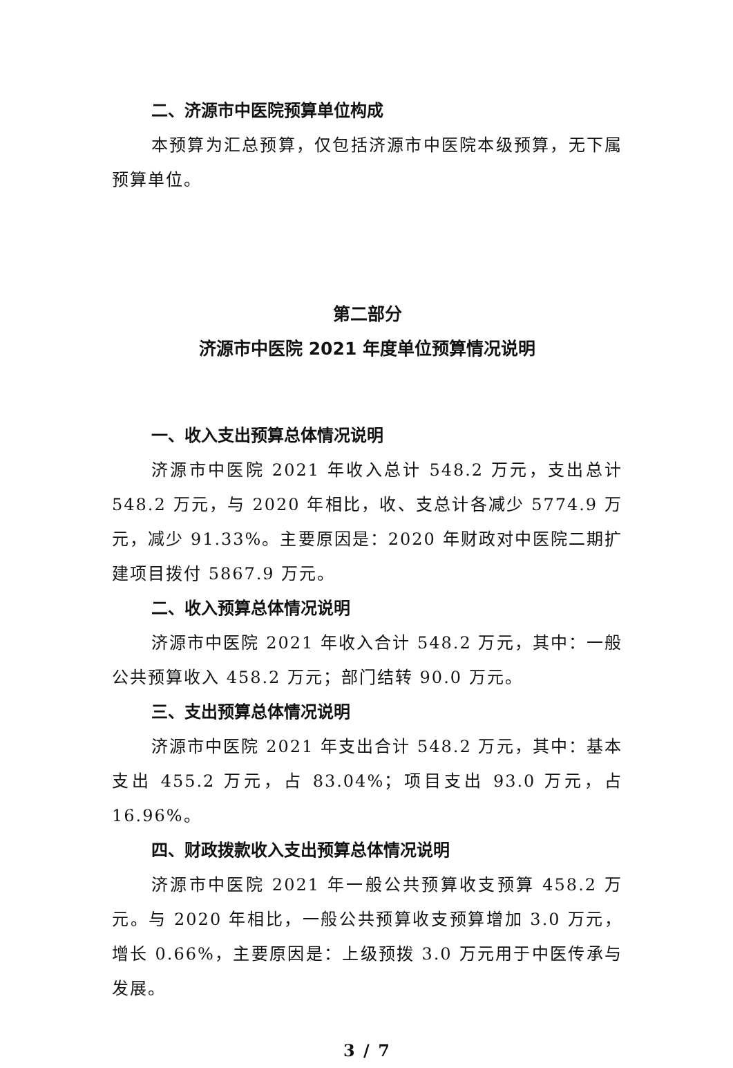二、济源市中医院预算单位构成
本预算为汇总预算，仅包括济源市中医院本级预算，无下属预算单位。
第二部分
济源市中医院 2021 年度单位预算情况说明
一、收入支出预算总体情况说明
济源市中医院 2021 年收入总计 548.2 万元，支出总计 548.2 万元，与 2020 年相比，收、支总计各减少 5774.9 万元，减少 91.33%。主要原因是：2020 年财政对中医院二期扩建项目拨付 5867.9 万元。
二、收入预算总体情况说明
济源市中医院 2021 年收入合计 548.2 万元，其中：一般公共预算收入 458.2 万元；部门结转 90.0 万元。
三、支出预算总体情况说明
济源市中医院 2021 年支出合计 548.2 万元，其中：基本支出 455.2 万元，占 83.04%；项目支出 93.0 万元，占 16.96%。
四、财政拨款收入支出预算总体情况说明
济源市中医院 2021 年一般公共预算收支预算 458.2 万元。与 2020 年相比，一般公共预算收支预算增加 3.0 万元，增长 0.66%，主要原因是：上级预拨 3.0 万元用于中医传承与发展。
3 / 7